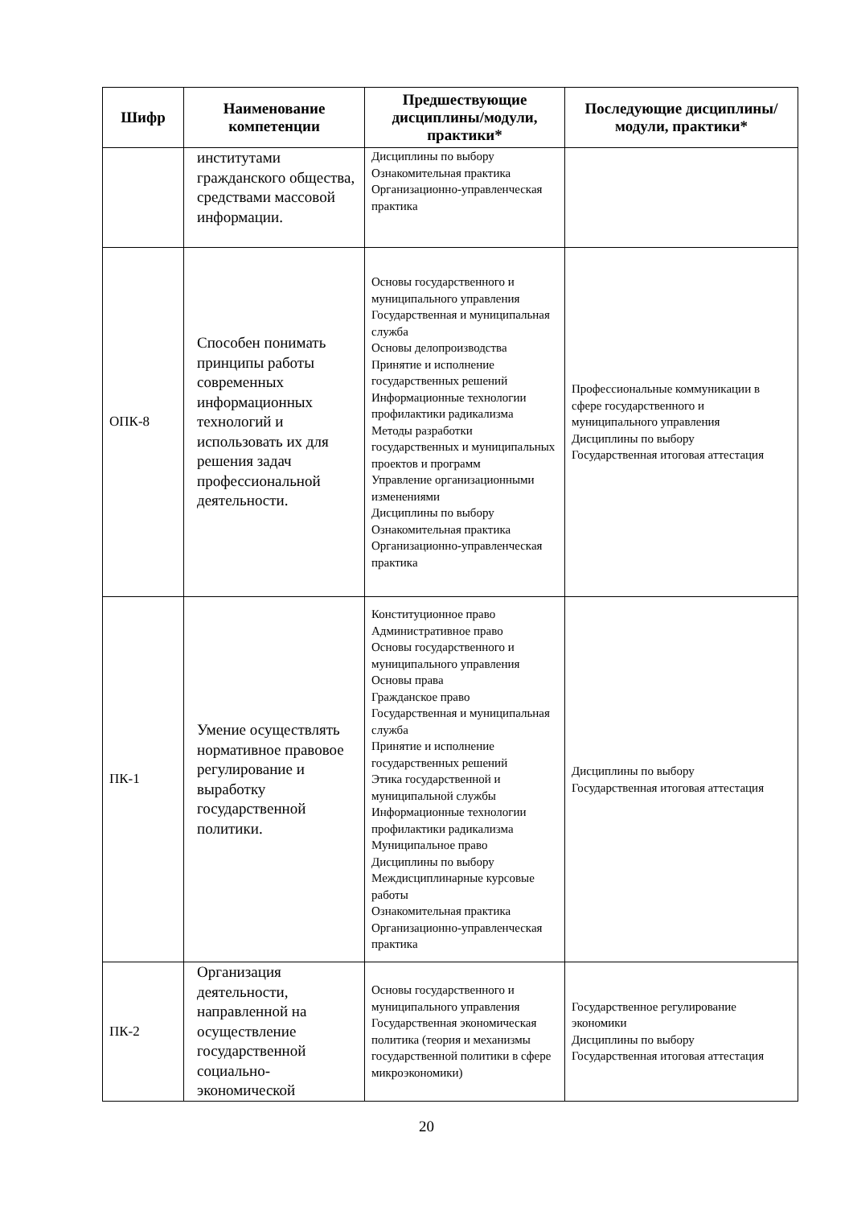| Шифр | Наименование компетенции | Предшествующие дисциплины/модули, практики* | Последующие дисциплины/модули, практики* |
| --- | --- | --- | --- |
| | институтами гражданского общества, средствами массовой информации. | Дисциплины по выбору Ознакомительная практика Организационно-управленческая практика | |
| ОПК-8 | Способен понимать принципы работы современных информационных технологий и использовать их для решения задач профессиональной деятельности. | Основы государственного и муниципального управления Государственная и муниципальная служба Основы делопроизводства Принятие и исполнение государственных решений Информационные технологии профилактики радикализма Методы разработки государственных и муниципальных проектов и программ Управление организационными изменениями Дисциплины по выбору Ознакомительная практика Организационно-управленческая практика | Профессиональные коммуникации в сфере государственного и муниципального управления Дисциплины по выбору Государственная итоговая аттестация |
| ПК-1 | Умение осуществлять нормативное правовое регулирование и выработку государственной политики. | Конституционное право Административное право Основы государственного и муниципального управления Основы права Гражданское право Государственная и муниципальная служба Принятие и исполнение государственных решений Этика государственной и муниципальной службы Информационные технологии профилактики радикализма Муниципальное право Дисциплины по выбору Междисциплинарные курсовые работы Ознакомительная практика Организационно-управленческая практика | Дисциплины по выбору Государственная итоговая аттестация |
| ПК-2 | Организация деятельности, направленной на осуществление государственной социально-экономической | Основы государственного и муниципального управления Государственная экономическая политика (теория и механизмы государственной политики в сфере микроэкономики) | Государственное регулирование экономики Дисциплины по выбору Государственная итоговая аттестация |
20